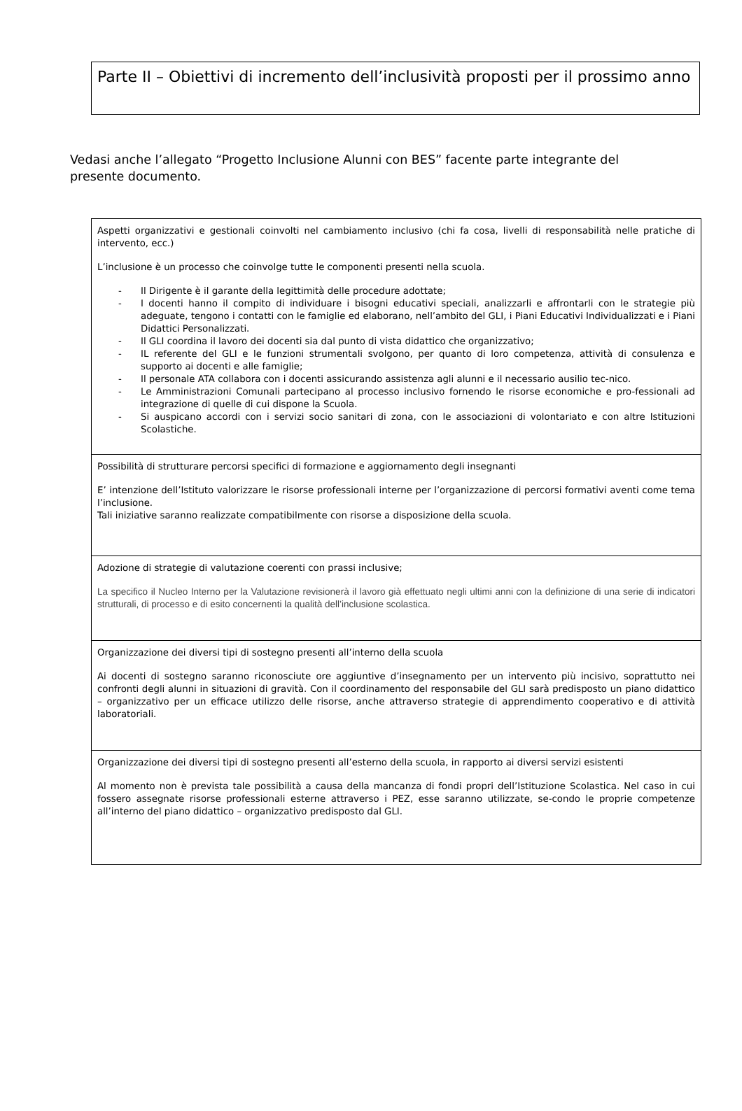Parte II – Obiettivi di incremento dell’inclusività proposti per il prossimo anno
Vedasi anche l’allegato “Progetto Inclusione Alunni con BES” facente parte integrante del presente documento.
| Aspetti organizzativi e gestionali coinvolti nel cambiamento inclusivo (chi fa cosa, livelli di responsabilità nelle pratiche di intervento, ecc.) L’inclusione è un processo che coinvolge tutte le componenti presenti nella scuola. - Il Dirigente è il garante della legittimità delle procedure adottate; - I docenti hanno il compito di individuare i bisogni educativi speciali, analizzarli e affrontarli con le strategie più adeguate, tengono i contatti con le famiglie ed elaborano, nell’ambito del GLI, i Piani Educativi Individualizzati e i Piani Didattici Personalizzati. - Il GLI coordina il lavoro dei docenti sia dal punto di vista didattico che organizzativo; - IL referente del GLI e le funzioni strumentali svolgono, per quanto di loro competenza, attività di consulenza e supporto ai docenti e alle famiglie; - Il personale ATA collabora con i docenti assicurando assistenza agli alunni e il necessario ausilio tec-nico. - Le Amministrazioni Comunali partecipano al processo inclusivo fornendo le risorse economiche e pro-fessionali ad integrazione di quelle di cui dispone la Scuola. - Si auspicano accordi con i servizi socio sanitari di zona, con le associazioni di volontariato e con altre Istituzioni Scolastiche. |
| Possibilità di strutturare percorsi specifici di formazione e aggiornamento degli insegnanti E’ intenzione dell’Istituto valorizzare le risorse professionali interne per l’organizzazione di percorsi formativi aventi come tema l’inclusione. Tali iniziative saranno realizzate compatibilmente con risorse a disposizione della scuola. |
| Adozione di strategie di valutazione coerenti con prassi inclusive; La specifico il Nucleo Interno per la Valutazione revisionerà il lavoro già effettuato negli ultimi anni con la definizione di una serie di indicatori strutturali, di processo e di esito concernenti la qualità dell’inclusione scolastica. |
| Organizzazione dei diversi tipi di sostegno presenti all’interno della scuola Ai docenti di sostegno saranno riconosciute ore aggiuntive d’insegnamento per un intervento più incisivo, soprattutto nei confronti degli alunni in situazioni di gravità. Con il coordinamento del responsabile del GLI sarà predisposto un piano didattico – organizzativo per un efficace utilizzo delle risorse, anche attraverso strategie di apprendimento cooperativo e di attività laboratoriali. |
| Organizzazione dei diversi tipi di sostegno presenti all’esterno della scuola, in rapporto ai diversi servizi esistenti Al momento non è prevista tale possibilità a causa della mancanza di fondi propri dell’Istituzione Scolastica. Nel caso in cui fossero assegnate risorse professionali esterne attraverso i PEZ, esse saranno utilizzate, se-condo le proprie competenze all’interno del piano didattico – organizzativo predisposto dal GLI. |